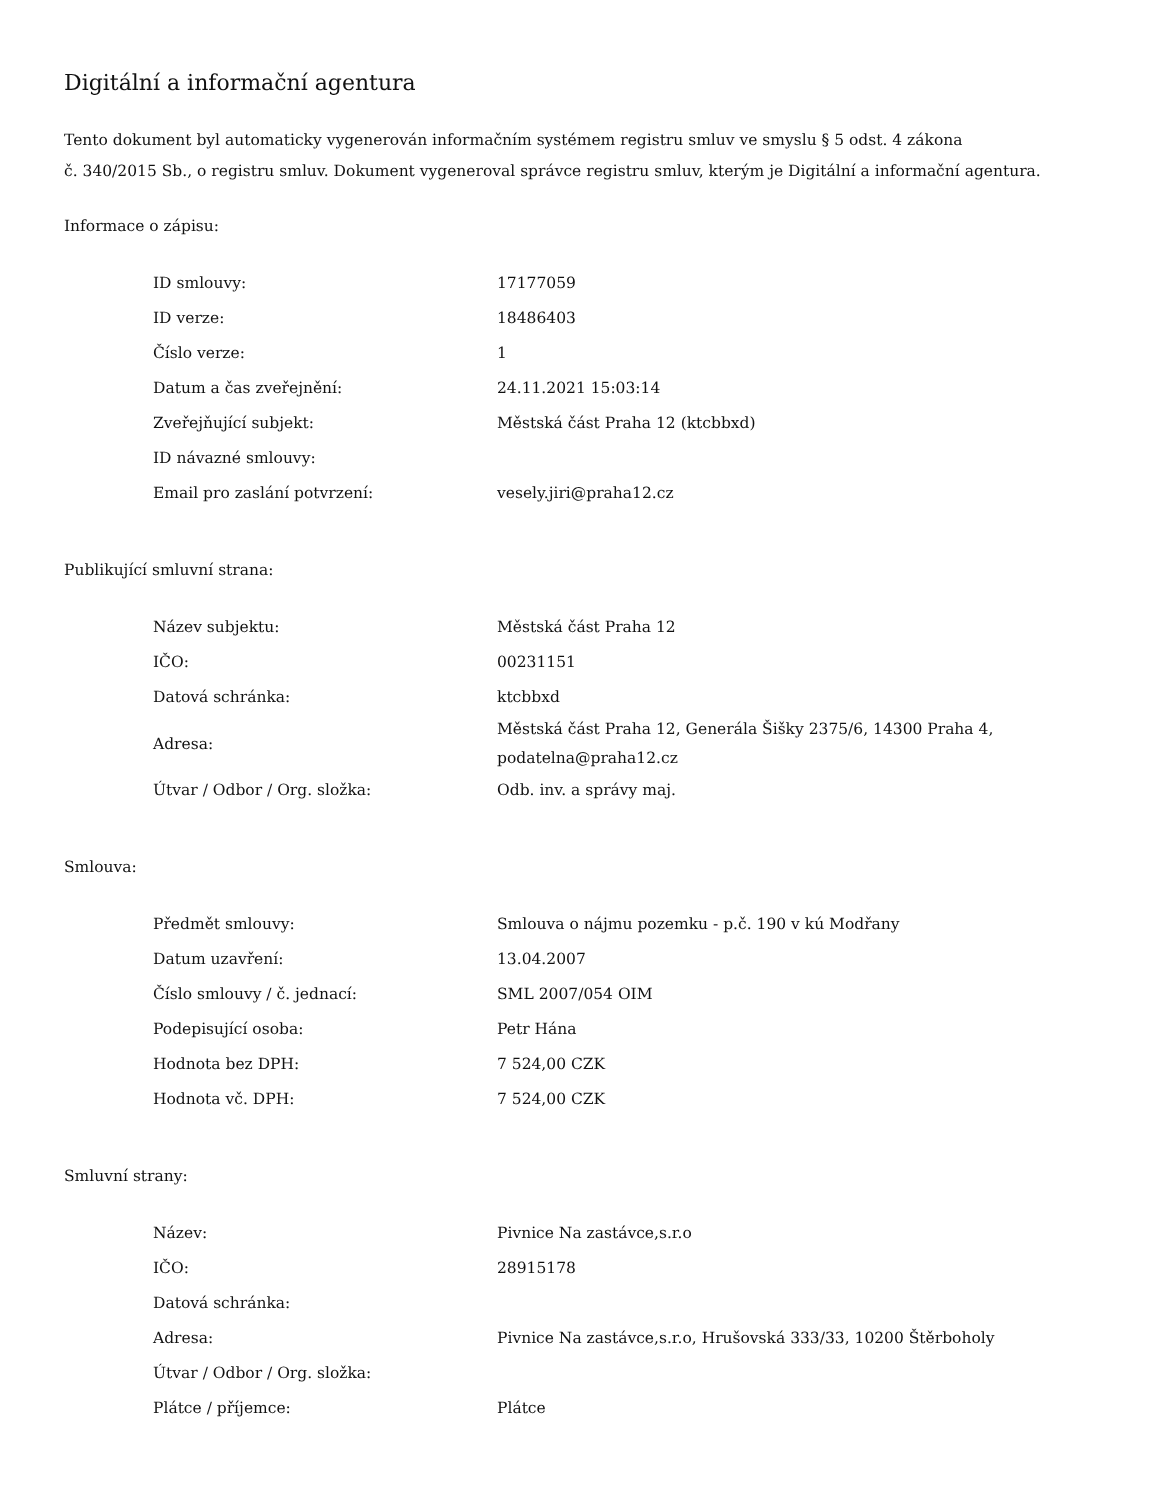Digitální a informační agentura
Tento dokument byl automaticky vygenerován informačním systémem registru smluv ve smyslu § 5 odst. 4 zákona
č. 340/2015 Sb., o registru smluv. Dokument vygeneroval správce registru smluv, kterým je Digitální a informační agentura.
Informace o zápisu:
| ID smlouvy: | 17177059 |
| ID verze: | 18486403 |
| Číslo verze: | 1 |
| Datum a čas zveřejnění: | 24.11.2021 15:03:14 |
| Zveřejňující subjekt: | Městská část Praha 12 (ktcbbxd) |
| ID návazné smlouvy: | |
| Email pro zaslání potvrzení: | vesely.jiri@praha12.cz |
Publikující smluvní strana:
| Název subjektu: | Městská část Praha 12 |
| IČO: | 00231151 |
| Datová schránka: | ktcbbxd |
| Adresa: | Městská část Praha 12, Generála Šišky 2375/6, 14300 Praha 4, podatelna@praha12.cz |
| Útvar / Odbor / Org. složka: | Odb. inv. a správy maj. |
Smlouva:
| Předmět smlouvy: | Smlouva o nájmu pozemku - p.č. 190 v kú Modřany |
| Datum uzavření: | 13.04.2007 |
| Číslo smlouvy / č. jednací: | SML 2007/054 OIM |
| Podepisující osoba: | Petr Hána |
| Hodnota bez DPH: | 7 524,00 CZK |
| Hodnota vč. DPH: | 7 524,00 CZK |
Smluvní strany:
| Název: | Pivnice Na zastávce,s.r.o |
| IČO: | 28915178 |
| Datová schránka: | |
| Adresa: | Pivnice Na zastávce,s.r.o, Hrušovská 333/33, 10200 Štěrboholy |
| Útvar / Odbor / Org. složka: | |
| Plátce / příjemce: | Plátce |